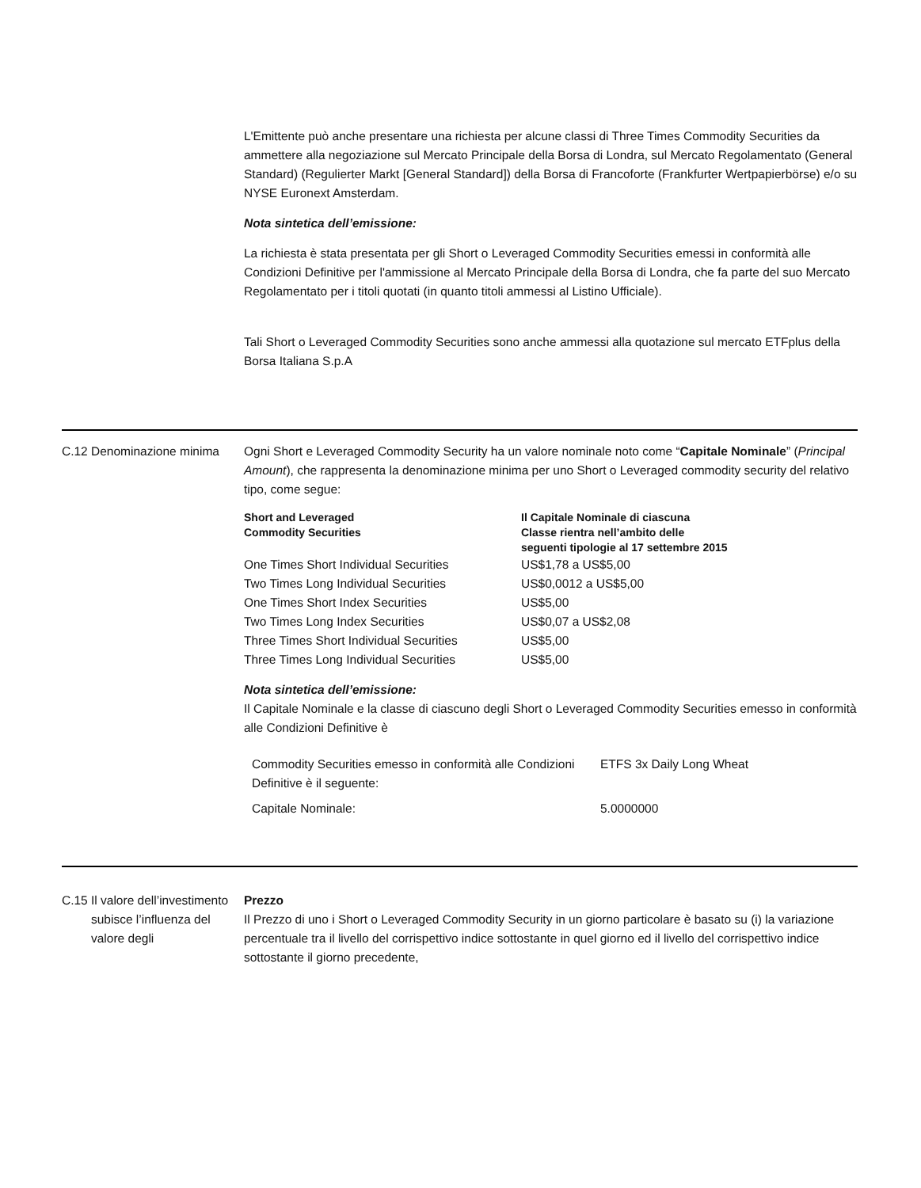L'Emittente può anche presentare una richiesta per alcune classi di Three Times Commodity Securities da ammettere alla negoziazione sul Mercato Principale della Borsa di Londra, sul Mercato Regolamentato (General Standard) (Regulierter Markt [General Standard]) della Borsa di Francoforte (Frankfurter Wertpapierbörse) e/o su NYSE Euronext Amsterdam.
Nota sintetica dell’emissione:
La richiesta è stata presentata per gli Short o Leveraged Commodity Securities emessi in conformità alle Condizioni Definitive per l'ammissione al Mercato Principale della Borsa di Londra, che fa parte del suo Mercato Regolamentato per i titoli quotati (in quanto titoli ammessi al Listino Ufficiale).
Tali Short o Leveraged Commodity Securities sono anche ammessi alla quotazione sul mercato ETFplus della Borsa Italiana S.p.A
C.12
Denominazione minima Ogni Short e Leveraged Commodity Security ha un valore nominale noto come “Capitale Nominale” (Principal Amount), che rappresenta la denominazione minima per uno Short o Leveraged commodity security del relativo tipo, come segue:
| Short and Leveraged Commodity Securities | Il Capitale Nominale di ciascuna Classe rientra nell’ambito delle seguenti tipologie al 17 settembre 2015 |
| One Times Short Individual Securities | US$1,78 a US$5,00 |
| Two Times Long Individual Securities | US$0,0012 a US$5,00 |
| One Times Short Index Securities | US$5,00 |
| Two Times Long Index Securities | US$0,07 a US$2,08 |
| Three Times Short Individual Securities | US$5,00 |
| Three Times Long Individual Securities | US$5,00 |
Nota sintetica dell’emissione:
Il Capitale Nominale e la classe di ciascuno degli Short o Leveraged Commodity Securities emesso in conformità alle Condizioni Definitive è
| Commodity Securities emesso in conformità alle Condizioni Definitive è il seguente: | ETFS 3x Daily Long Wheat |
| Capitale Nominale: | 5.0000000 |
C.15
Il valore dell’investimento subisce l’influenza del valore degli
Prezzo
Il Prezzo di uno i Short o Leveraged Commodity Security in un giorno particolare è basato su (i) la variazione percentuale tra il livello del corrispettivo indice sottostante in quel giorno ed il livello del corrispettivo indice sottostante il giorno precedente,